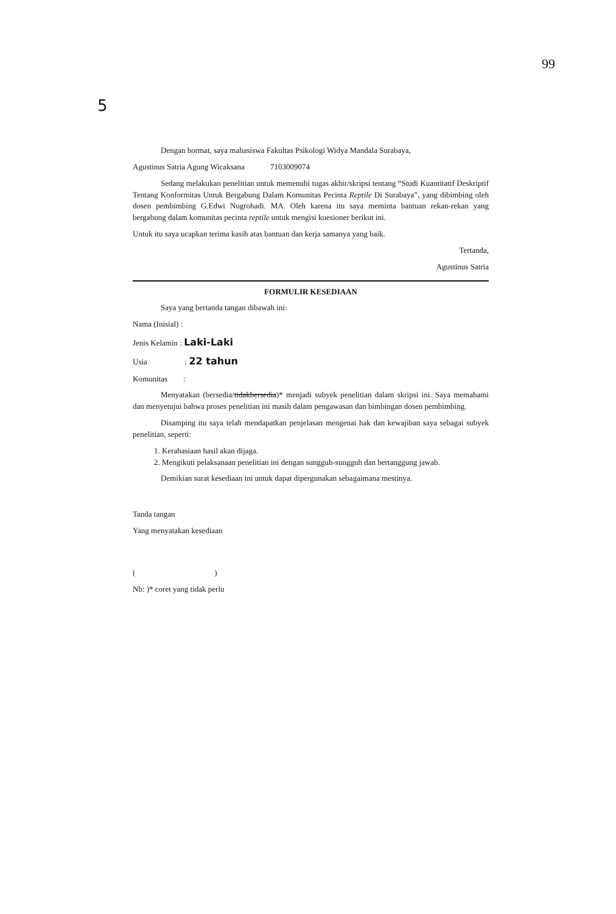99
5
Dengan hormat, saya mahasiswa Fakultas Psikologi Widya Mandala Surabaya,
Agustinus Satria Agung Wicaksana 7103009074
Sedang melakukan penelitian untuk memenuhi tugas akhir/skripsi tentang “Studi Kuantitatif Deskriptif Tentang Konformitas Untuk Bergabung Dalam Komunitas Pecinta Reptile Di Surabaya”, yang dibimbing oleh dosen pembimbing G.Edwi Nugrohadi. MA. Oleh karena itu saya meminta bantuan rekan-rekan yang bergabung dalam komunitas pecinta reptile untuk mengisi kuesioner berikut ini.
Untuk itu saya ucapkan terima kasih atas bantuan dan kerja samanya yang baik.
Tertanda,
Agustinus Satria
FORMULIR KESEDIAAN
Saya yang bertanda tangan dibawah ini:
Nama (Inisial) :
Jenis Kelamin : Laki-Laki
Usia : 22 tahun
Komunitas :
Menyatakan (bersedia/tidakbersedia)* menjadi subyek penelitian dalam skripsi ini. Saya memahami dan menyetujui bahwa proses penelitian ini masih dalam pengawasan dan bimbingan dosen pembimbing.
Disamping itu saya telah mendapatkan penjelasan mengenai hak dan kewajiban saya sebagai subyek penelitian, seperti:
1. Kerahasiaan hasil akan dijaga.
2. Mengikuti pelaksanaan penelitian ini dengan sungguh-sungguh dan bertanggung jawab.
Demikian surat kesediaan ini untuk dapat dipergunakan sebagaimana mestinya.
Tanda tangan
Yang menyatakan kesediaan
( )
Nb: )* coret yang tidak perlu